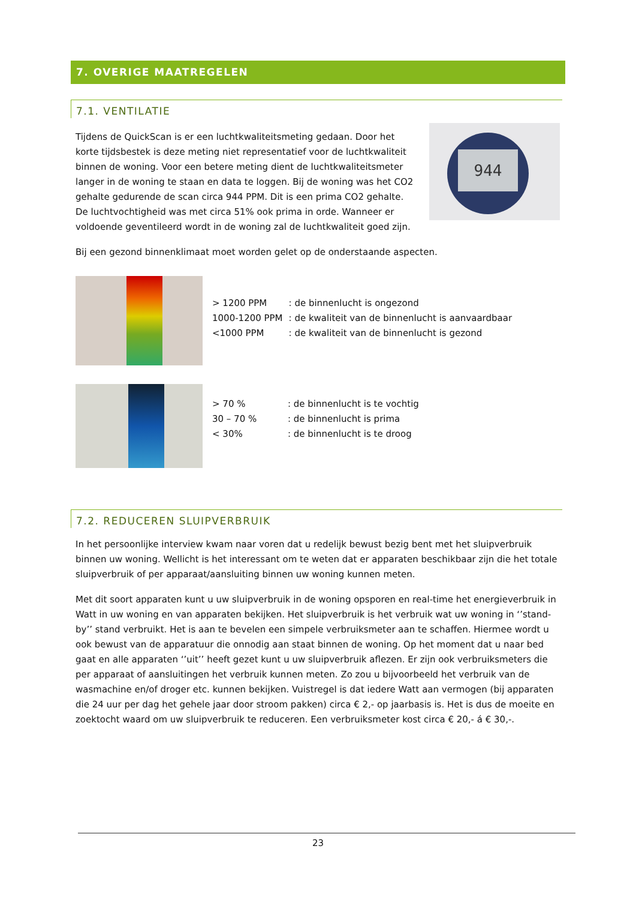7. OVERIGE MAATREGELEN
7.1. VENTILATIE
Tijdens de QuickScan is er een luchtkwaliteitsmeting gedaan. Door het korte tijdsbestek is deze meting niet representatief voor de luchtkwaliteit binnen de woning. Voor een betere meting dient de luchtkwaliteitsmeter langer in de woning te staan en data te loggen. Bij de woning was het CO2 gehalte gedurende de scan circa 944 PPM. Dit is een prima CO2 gehalte. De luchtvochtigheid was met circa 51% ook prima in orde. Wanneer er voldoende geventileerd wordt in de woning zal de luchtkwaliteit goed zijn.
944
Bij een gezond binnenklimaat moet worden gelet op de onderstaande aspecten.
| > 1200 PPM | : de binnenlucht is ongezond |
| 1000-1200 PPM | : de kwaliteit van de binnenlucht is aanvaardbaar |
| <1000 PPM | : de kwaliteit van de binnenlucht is gezond |
| > 70 % | : de binnenlucht is te vochtig |
| 30 – 70 % | : de binnenlucht is prima |
| < 30% | : de binnenlucht is te droog |
7.2. REDUCEREN SLUIPVERBRUIK
In het persoonlijke interview kwam naar voren dat u redelijk bewust bezig bent met het sluipverbruik binnen uw woning. Wellicht is het interessant om te weten dat er apparaten beschikbaar zijn die het totale sluipverbruik of per apparaat/aansluiting binnen uw woning kunnen meten.
Met dit soort apparaten kunt u uw sluipverbruik in de woning opsporen en real-time het energieverbruik in Watt in uw woning en van apparaten bekijken. Het sluipverbruik is het verbruik wat uw woning in ‘’stand-by’’ stand verbruikt. Het is aan te bevelen een simpele verbruiksmeter aan te schaffen. Hiermee wordt u ook bewust van de apparatuur die onnodig aan staat binnen de woning. Op het moment dat u naar bed gaat en alle apparaten ‘’uit’’ heeft gezet kunt u uw sluipverbruik aflezen. Er zijn ook verbruiksmeters die per apparaat of aansluitingen het verbruik kunnen meten. Zo zou u bijvoorbeeld het verbruik van de wasmachine en/of droger etc. kunnen bekijken. Vuistregel is dat iedere Watt aan vermogen (bij apparaten die 24 uur per dag het gehele jaar door stroom pakken) circa € 2,- op jaarbasis is. Het is dus de moeite en zoektocht waard om uw sluipverbruik te reduceren. Een verbruiksmeter kost circa € 20,- á € 30,-.
23